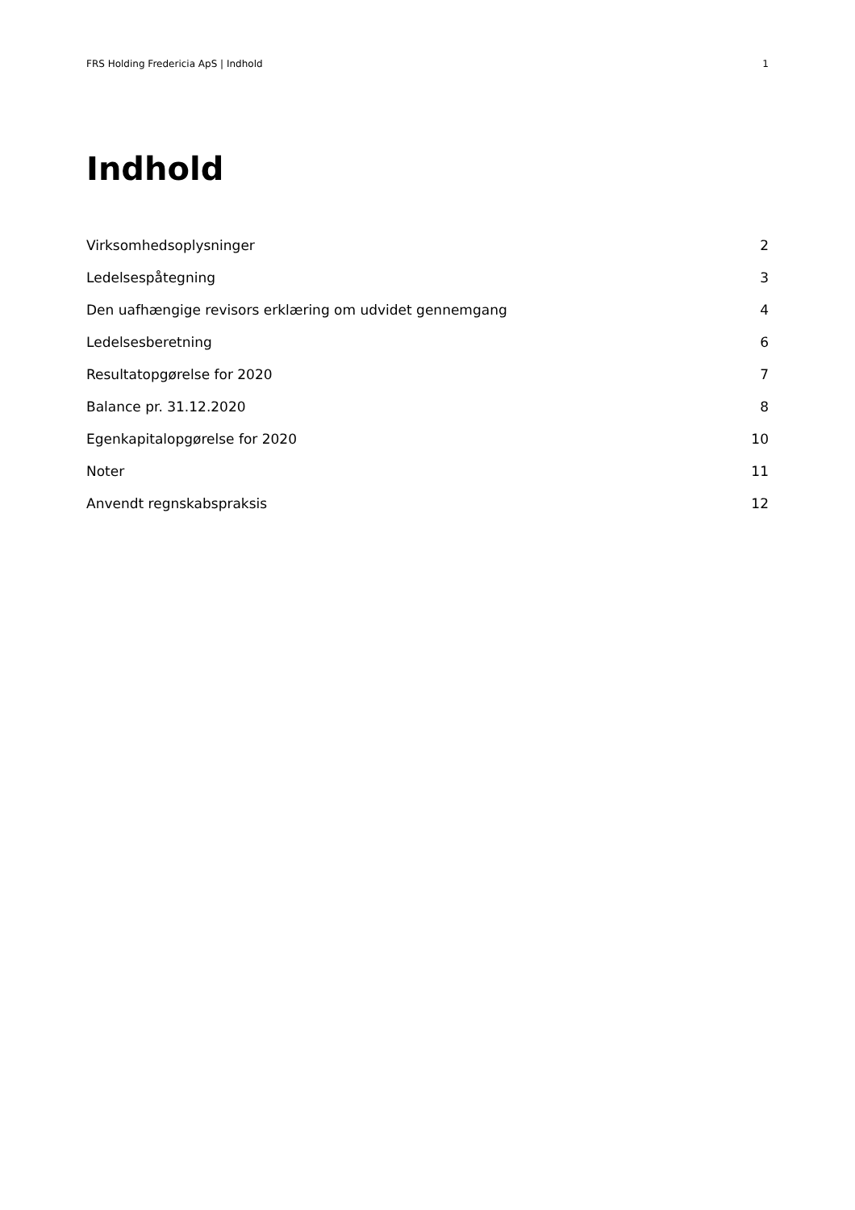FRS Holding Fredericia ApS | Indhold 1
Indhold
Virksomhedsoplysninger 2
Ledelsespåtegning 3
Den uafhængige revisors erklæring om udvidet gennemgang 4
Ledelsesberetning 6
Resultatopgørelse for 2020 7
Balance pr. 31.12.2020 8
Egenkapitalopgørelse for 2020 10
Noter 11
Anvendt regnskabspraksis 12